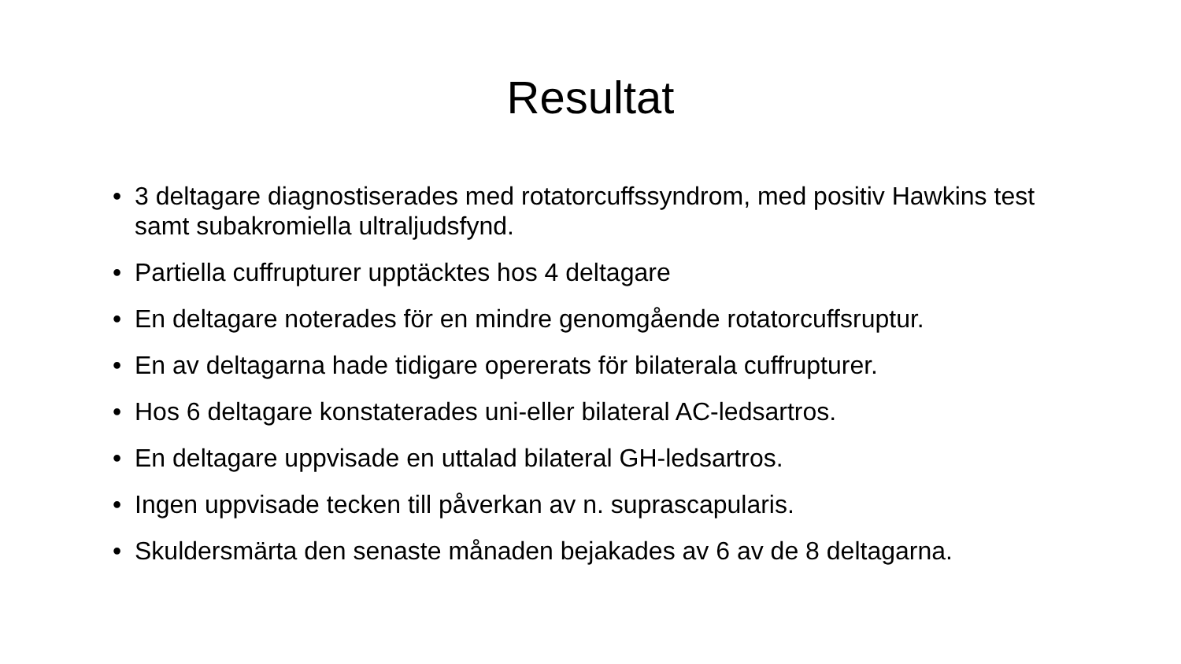Resultat
• 3 deltagare diagnostiserades med rotatorcuffssyndrom, med positiv Hawkins test samt subakromiella ultraljudsfynd.
• Partiella cuffrupturer upptäcktes hos 4 deltagare
• En deltagare noterades för en mindre genomgående rotatorcuffsruptur.
• En av deltagarna hade tidigare opererats för bilaterala cuffrupturer.
• Hos 6 deltagare konstaterades uni-eller bilateral AC-ledsartros.
• En deltagare uppvisade en uttalad bilateral GH-ledsartros.
• Ingen uppvisade tecken till påverkan av n. suprascapularis.
• Skuldersmärta den senaste månaden bejakades av 6 av de 8 deltagarna.